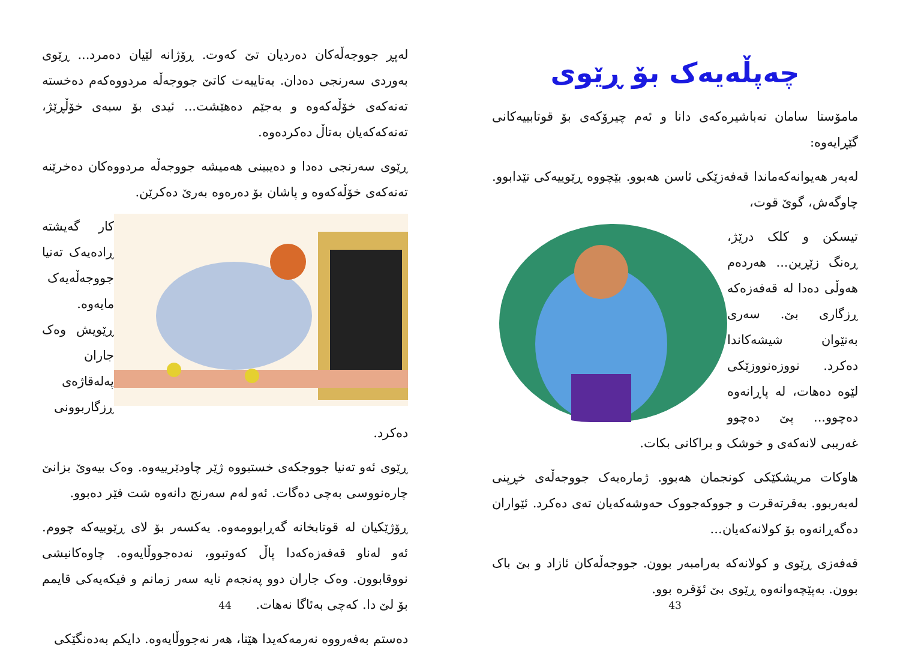لەپڕ جووجەڵەکان دەردیان تێ کەوت. ڕۆژانە لێیان دەمرد... ڕێوی بەوردی سەرنجی دەدان. بەتایبەت کاتێ جووجەڵە مردووەکەم دەخستە تەنەکەی خۆڵەکەوە و بەجێم دەهێشت... ئیدی بۆ سبەی خۆڵڕێژ، تەنەکەکەیان بەتاڵ دەکردەوە.
ڕێوی سەرنجی دەدا و دەیبینی هەمیشە جووجەڵە مردووەکان دەخرێنە تەنەکەی خۆڵەکەوە و پاشان بۆ دەرەوە بەرێ دەکرێن.
کار گەیشتە ڕادەیەک تەنیا جووجەڵەیەک مایەوە. ڕێویش وەک جاران پەلەقاژەی ڕزگاربوونی دەکرد.
ڕێوی ئەو تەنیا جووجکەی خستبووە ژێر چاودێرییەوە. وەک بیەوێ بزانێ چارەنووسی بەچی دەگات. ئەو لەم سەرنج دانەوە شت فێر دەبوو.
ڕۆژێکیان لە قوتابخانە گەڕابوومەوە. یەکسەر بۆ لای ڕێوییەکە چووم. ئەو لەناو قەفەزەکەدا پاڵ کەوتبوو، نەدەجووڵایەوە. چاوەکانیشی نووقابوون. وەک جاران دوو پەنجەم نایە سەر زمانم و فیکەیەکی قایمم بۆ لێ دا. کەچی بەئاگا نەهات.
دەستم بەفەرووە نەرمەکەیدا هێنا، هەر نەجووڵایەوە. دایکم بەدەنگێکی
44
چەپڵەیەک بۆ ڕێوی
مامۆستا سامان تەباشیرەکەی دانا و ئەم چیرۆکەی بۆ قوتابییەکانی گێڕایەوە:
لەبەر هەیوانەکەماندا قەفەزێکی ئاسن هەبوو. بێچووە ڕێوییەکی تێدابوو. چاوگەش، گوێ قوت،
تیسکن و کلک درێژ، ڕەنگ زێڕین... هەردەم هەوڵی دەدا لە قەفەزەکە ڕزگاری بێ. سەری بەنێوان شیشەکاندا دەکرد. نووزەنووزێکی لێوە دەهات، لە پاڕانەوە دەچوو... پێ دەچوو غەریبی لانەکەی و خوشک و براکانی بکات.
هاوکات مریشکێکی کونجمان هەبوو. ژمارەیەک جووجەڵەی خڕپنی لەبەربوو. بەقرتەقرت و جووکەجووک حەوشەکەیان تەی دەکرد. ئێواران دەگەڕانەوە بۆ کولانەکەیان...
قەفەزی ڕێوی و کولانەکە بەرامبەر بوون. جووجەڵەکان ئازاد و بێ باک بوون. بەپێچەوانەوە ڕێوی بێ ئۆقرە بوو.
43